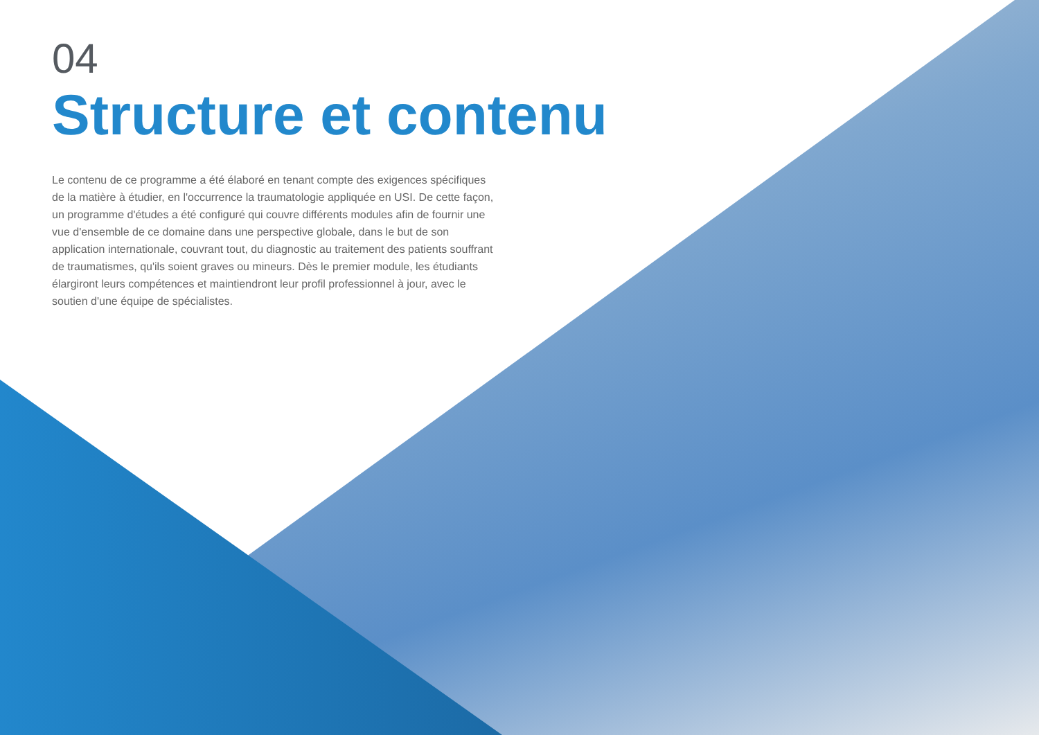04
Structure et contenu
Le contenu de ce programme a été élaboré en tenant compte des exigences spécifiques de la matière à étudier, en l'occurrence la traumatologie appliquée en USI. De cette façon, un programme d'études a été configuré qui couvre différents modules afin de fournir une vue d'ensemble de ce domaine dans une perspective globale, dans le but de son application internationale, couvrant tout, du diagnostic au traitement des patients souffrant de traumatismes, qu'ils soient graves ou mineurs. Dès le premier module, les étudiants élargiront leurs compétences et maintiendront leur profil professionnel à jour, avec le soutien d'une équipe de spécialistes.